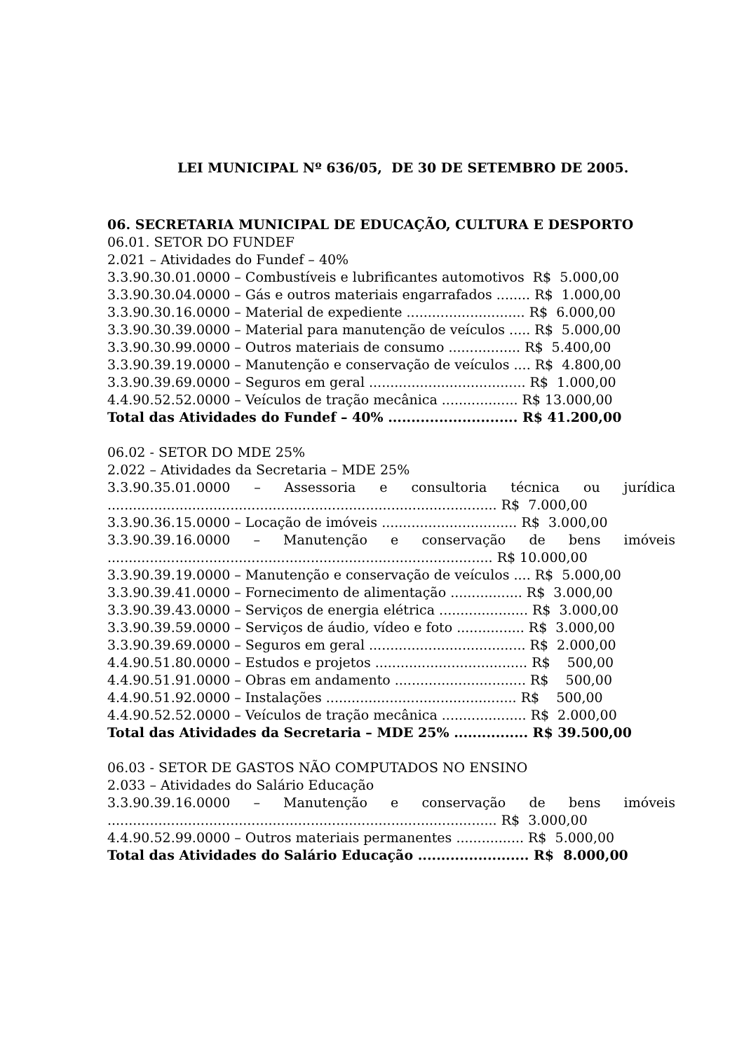LEI MUNICIPAL Nº 636/05, DE 30 DE SETEMBRO DE 2005.
06. SECRETARIA MUNICIPAL DE EDUCAÇÃO, CULTURA E DESPORTO
06.01. SETOR DO FUNDEF
2.021 – Atividades do Fundef – 40%
3.3.90.30.01.0000 – Combustíveis e lubrificantes automotivos R$ 5.000,00
3.3.90.30.04.0000 – Gás e outros materiais engarrafados ........ R$ 1.000,00
3.3.90.30.16.0000 – Material de expediente ............................ R$ 6.000,00
3.3.90.30.39.0000 – Material para manutenção de veículos ..... R$ 5.000,00
3.3.90.30.99.0000 – Outros materiais de consumo ................. R$ 5.400,00
3.3.90.39.19.0000 – Manutenção e conservação de veículos .... R$ 4.800,00
3.3.90.39.69.0000 – Seguros em geral ..................................... R$ 1.000,00
4.4.90.52.52.0000 – Veículos de tração mecânica .................. R$ 13.000,00
Total das Atividades do Fundef – 40% ............................ R$ 41.200,00
06.02 - SETOR DO MDE 25%
2.022 – Atividades da Secretaria – MDE 25%
3.3.90.35.01.0000 – Assessoria e consultoria técnica ou jurídica
............................................................................................ R$ 7.000,00
3.3.90.36.15.0000 – Locação de imóveis ................................ R$ 3.000,00
3.3.90.39.16.0000 – Manutenção e conservação de bens imóveis
........................................................................................... R$ 10.000,00
3.3.90.39.19.0000 – Manutenção e conservação de veículos .... R$ 5.000,00
3.3.90.39.41.0000 – Fornecimento de alimentação ................. R$ 3.000,00
3.3.90.39.43.0000 – Serviços de energia elétrica ..................... R$ 3.000,00
3.3.90.39.59.0000 – Serviços de áudio, vídeo e foto ................ R$ 3.000,00
3.3.90.39.69.0000 – Seguros em geral ..................................... R$ 2.000,00
4.4.90.51.80.0000 – Estudos e projetos .................................... R$ 500,00
4.4.90.51.91.0000 – Obras em andamento ............................... R$ 500,00
4.4.90.51.92.0000 – Instalações ............................................. R$ 500,00
4.4.90.52.52.0000 – Veículos de tração mecânica .................... R$ 2.000,00
Total das Atividades da Secretaria – MDE 25% ................ R$ 39.500,00
06.03 - SETOR DE GASTOS NÃO COMPUTADOS NO ENSINO
2.033 – Atividades do Salário Educação
3.3.90.39.16.0000 – Manutenção e conservação de bens imóveis
............................................................................................ R$ 3.000,00
4.4.90.52.99.0000 – Outros materiais permanentes ................ R$ 5.000,00
Total das Atividades do Salário Educação ........................ R$ 8.000,00